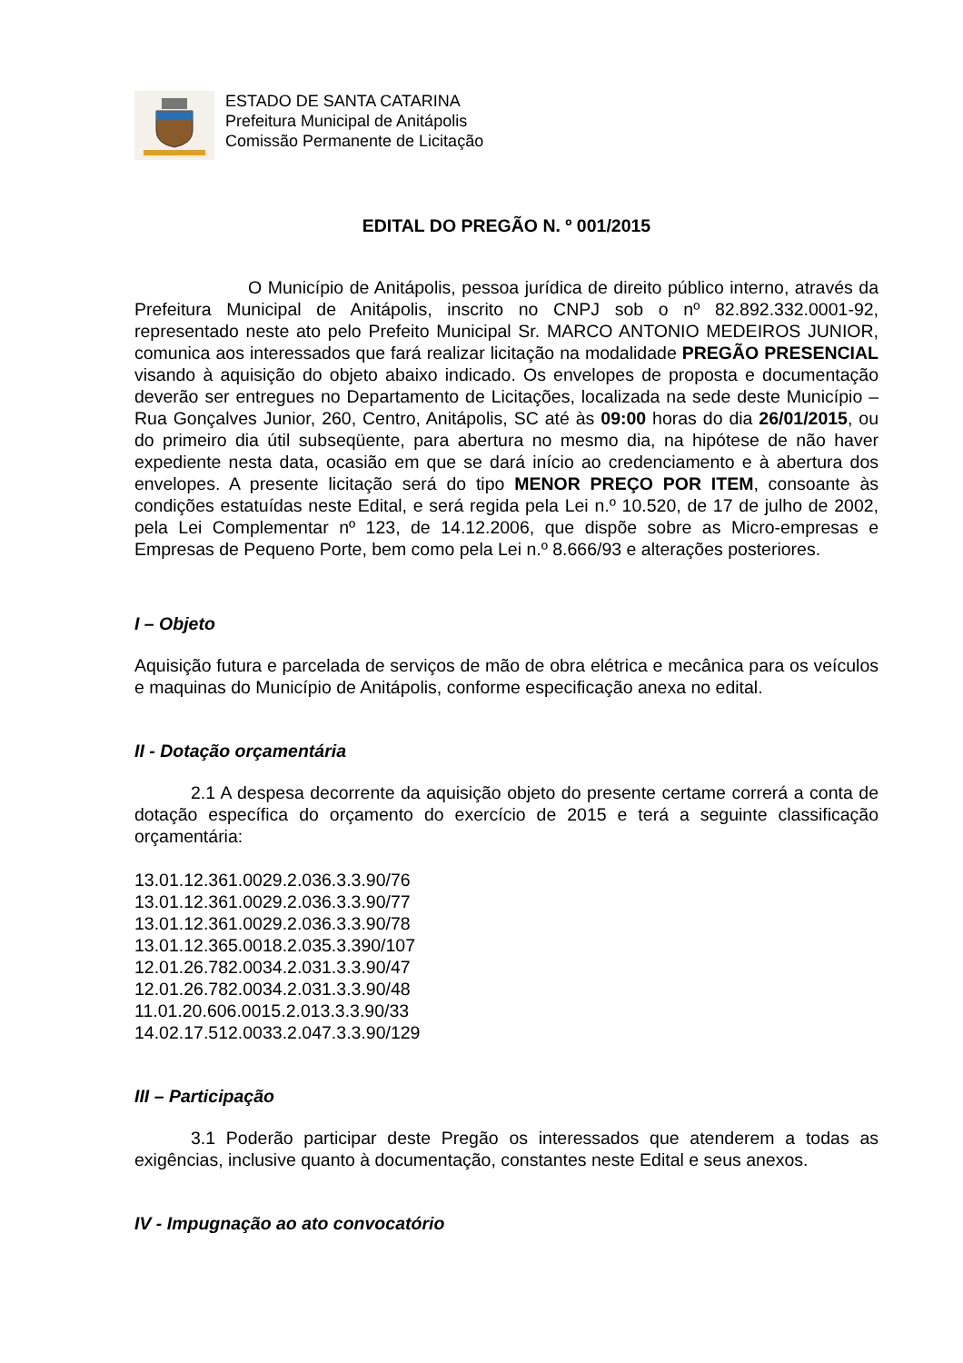ESTADO DE SANTA CATARINA
Prefeitura Municipal de Anitápolis
Comissão Permanente de Licitação
EDITAL DO PREGÃO N. º 001/2015
O Município de Anitápolis, pessoa jurídica de direito público interno, através da Prefeitura Municipal de Anitápolis, inscrito no CNPJ sob o nº 82.892.332.0001-92, representado neste ato pelo Prefeito Municipal Sr. MARCO ANTONIO MEDEIROS JUNIOR, comunica aos interessados que fará realizar licitação na modalidade PREGÃO PRESENCIAL visando à aquisição do objeto abaixo indicado. Os envelopes de proposta e documentação deverão ser entregues no Departamento de Licitações, localizada na sede deste Município – Rua Gonçalves Junior, 260, Centro, Anitápolis, SC até às 09:00 horas do dia 26/01/2015, ou do primeiro dia útil subseqüente, para abertura no mesmo dia, na hipótese de não haver expediente nesta data, ocasião em que se dará início ao credenciamento e à abertura dos envelopes. A presente licitação será do tipo MENOR PREÇO POR ITEM, consoante às condições estatuídas neste Edital, e será regida pela Lei n.º 10.520, de 17 de julho de 2002, pela Lei Complementar nº 123, de 14.12.2006, que dispõe sobre as Micro-empresas e Empresas de Pequeno Porte, bem como pela Lei n.º 8.666/93 e alterações posteriores.
I – Objeto
Aquisição futura e parcelada de serviços de mão de obra elétrica e mecânica para os veículos e maquinas do Município de Anitápolis, conforme especificação anexa no edital.
II - Dotação orçamentária
2.1 A despesa decorrente da aquisição objeto do presente certame correrá a conta de dotação específica do orçamento do exercício de 2015 e terá a seguinte classificação orçamentária:
13.01.12.361.0029.2.036.3.3.90/76
13.01.12.361.0029.2.036.3.3.90/77
13.01.12.361.0029.2.036.3.3.90/78
13.01.12.365.0018.2.035.3.390/107
12.01.26.782.0034.2.031.3.3.90/47
12.01.26.782.0034.2.031.3.3.90/48
11.01.20.606.0015.2.013.3.3.90/33
14.02.17.512.0033.2.047.3.3.90/129
III – Participação
3.1 Poderão participar deste Pregão os interessados que atenderem a todas as exigências, inclusive quanto à documentação, constantes neste Edital e seus anexos.
IV - Impugnação ao ato convocatório